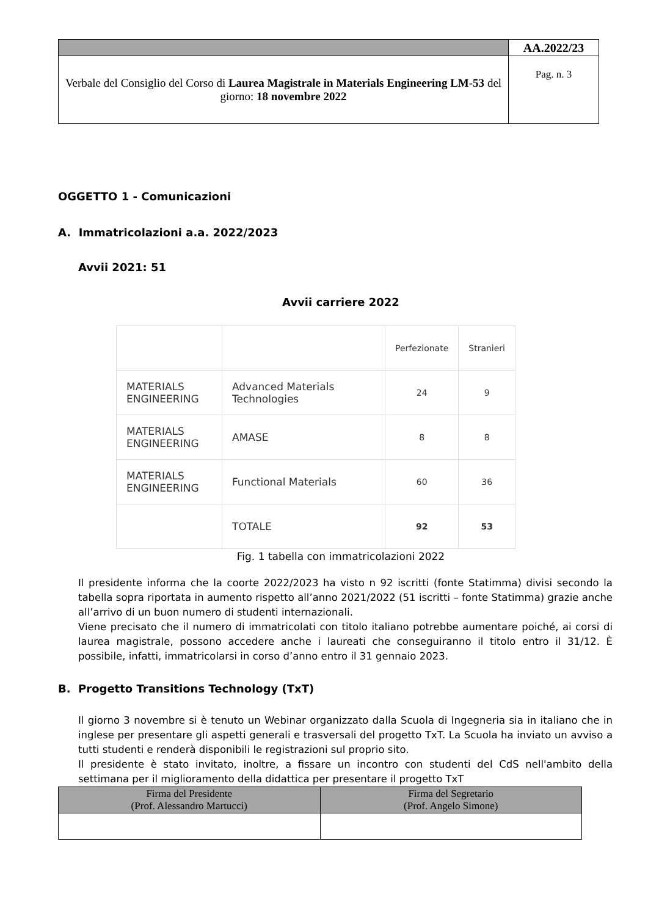| | AA.2022/23 |
| Verbale del Consiglio del Corso di Laurea Magistrale in Materials Engineering LM-53 del giorno: 18 novembre 2022 | Pag. n. 3 |
OGGETTO 1 - Comunicazioni
A. Immatricolazioni a.a. 2022/2023
Avvii 2021: 51
Avvii carriere 2022
| | | Perfezionate | Stranieri |
| MATERIALS ENGINEERING | Advanced Materials Technologies | 24 | 9 |
| MATERIALS ENGINEERING | AMASE | 8 | 8 |
| MATERIALS ENGINEERING | Functional Materials | 60 | 36 |
| | TOTALE | 92 | 53 |
Fig. 1 tabella con immatricolazioni 2022
Il presidente informa che la coorte 2022/2023 ha visto n 92 iscritti (fonte Statimma) divisi secondo la tabella sopra riportata in aumento rispetto all’anno 2021/2022 (51 iscritti – fonte Statimma) grazie anche all’arrivo di un buon numero di studenti internazionali.
Viene precisato che il numero di immatricolati con titolo italiano potrebbe aumentare poiché, ai corsi di laurea magistrale, possono accedere anche i laureati che conseguiranno il titolo entro il 31/12. È possibile, infatti, immatricolarsi in corso d’anno entro il 31 gennaio 2023.
B. Progetto Transitions Technology (TxT)
Il giorno 3 novembre si è tenuto un Webinar organizzato dalla Scuola di Ingegneria sia in italiano che in inglese per presentare gli aspetti generali e trasversali del progetto TxT. La Scuola ha inviato un avviso a tutti studenti e renderà disponibili le registrazioni sul proprio sito.
Il presidente è stato invitato, inoltre, a fissare un incontro con studenti del CdS nell'ambito della settimana per il miglioramento della didattica per presentare il progetto TxT
| Firma del Presidente (Prof. Alessandro Martucci) | Firma del Segretario (Prof. Angelo Simone) |